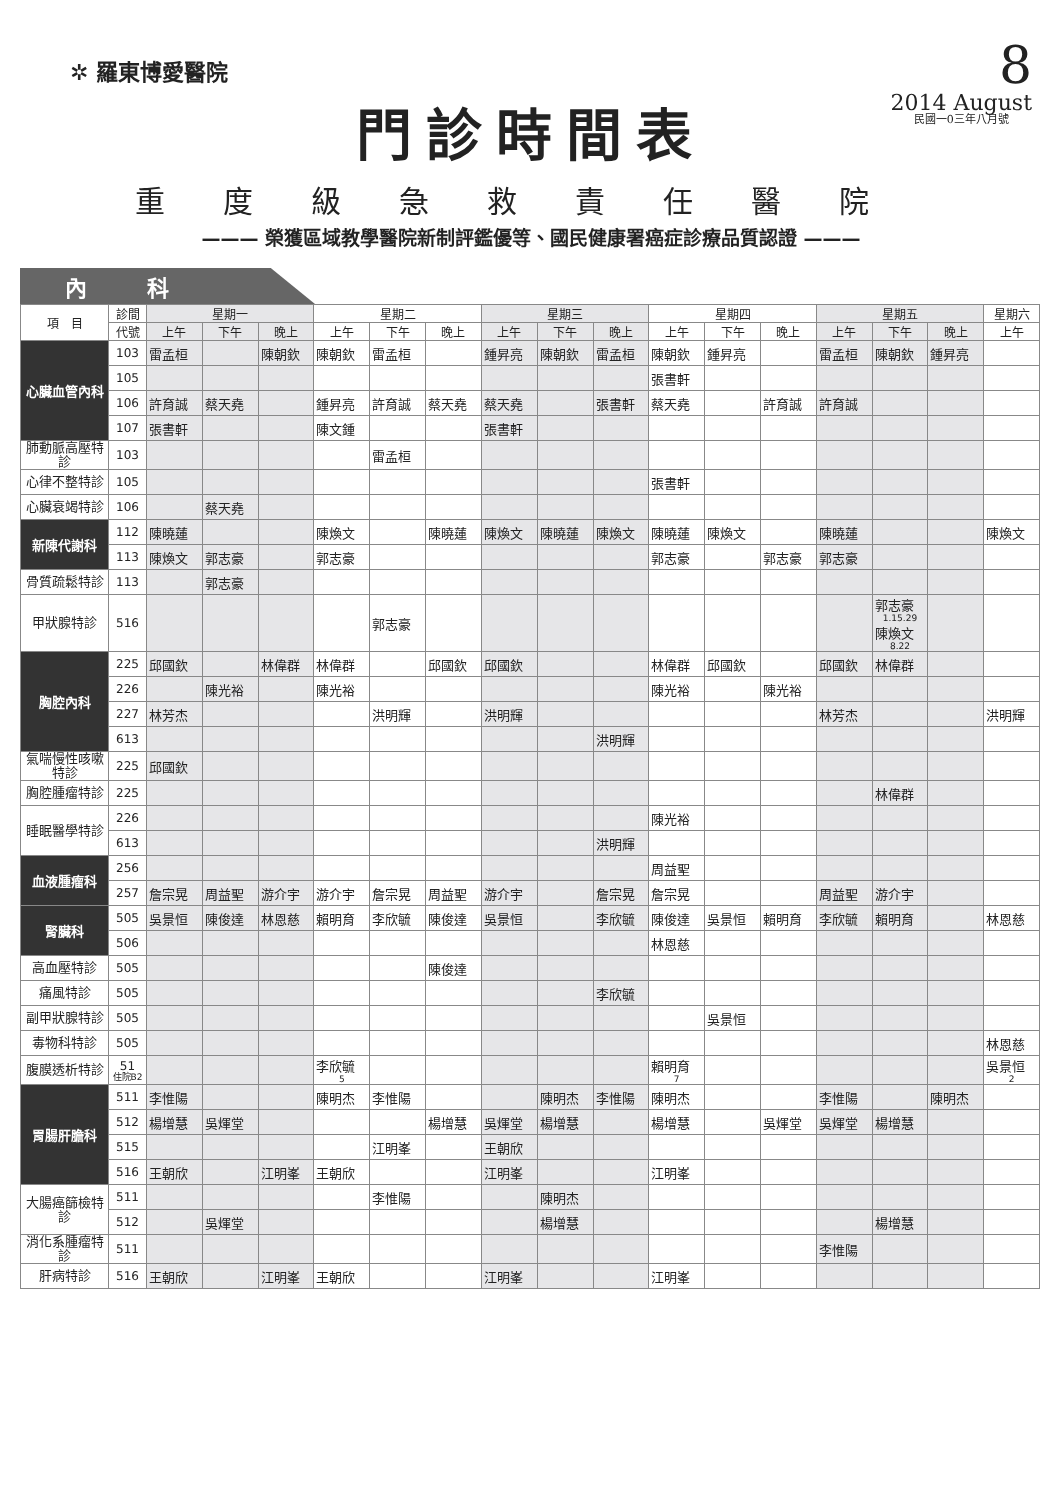✲ 羅東博愛醫院
8
2014 August
民國一0三年八月號
門診時間表
重度級急救責任醫院
——— 榮獲區域教學醫院新制評鑑優等、國民健康署癌症診療品質認證 ———
內科
| 項 目 | 診間 | 星期一 | | | 星期二 | | | 星期三 | | | 星期四 | | | 星期五 | | | 星期六 |
| --- | --- | --- | --- | --- | --- | --- | --- | --- | --- | --- | --- | --- | --- | --- | --- | --- | --- |
| | 代號 | 上午 | 下午 | 晚上 | 上午 | 下午 | 晚上 | 上午 | 下午 | 晚上 | 上午 | 下午 | 晚上 | 上午 | 下午 | 晚上 | 上午 |
| 心臟血管內科 | 103 | 雷孟桓 | | 陳朝欽 | 陳朝欽 | 雷孟桓 | | 鍾昇亮 | 陳朝欽 | 雷孟桓 | 陳朝欽 | 鍾昇亮 | | 雷孟桓 | 陳朝欽 | 鍾昇亮 | |
| | 105 | | | | | | | | | | 張書軒 | | | | | | |
| | 106 | 許育誠 | 蔡天堯 | | 鍾昇亮 | 許育誠 | 蔡天堯 | 蔡天堯 | | 張書軒 | 蔡天堯 | | 許育誠 | 許育誠 | | | |
| | 107 | 張書軒 | | | 陳文鍾 | | | 張書軒 | | | | | | | | | |
| 肺動脈高壓特診 | 103 | | | | | 雷孟桓 | | | | | | | | | | | |
| 心律不整特診 | 105 | | | | | | | | | | 張書軒 | | | | | | |
| 心臟衰竭特診 | 106 | | 蔡天堯 | | | | | | | | | | | | | | |
| 新陳代謝科 | 112 | 陳曉蓮 | | | 陳煥文 | | 陳曉蓮 | 陳煥文 | 陳曉蓮 | 陳煥文 | 陳曉蓮 | 陳煥文 | | 陳曉蓮 | | | 陳煥文 |
| | 113 | 陳煥文 | 郭志豪 | | 郭志豪 | | | | | | 郭志豪 | | 郭志豪 | 郭志豪 | | | |
| 骨質疏鬆特診 | 113 | | 郭志豪 | | | | | | | | | | | | | | |
| 甲狀腺特診 | 516 | | | | | 郭志豪 | | | | | | | | | 郭志豪 1.15.29 陳煥文 8.22 | | |
| 胸腔內科 | 225 | 邱國欽 | | 林偉群 | 林偉群 | | 邱國欽 | 邱國欽 | | | 林偉群 | 邱國欽 | | 邱國欽 | 林偉群 | | |
| | 226 | | 陳光裕 | | 陳光裕 | | | | | | 陳光裕 | | 陳光裕 | | | | |
| | 227 | 林芳杰 | | | | 洪明輝 | | 洪明輝 | | | | | | 林芳杰 | | | 洪明輝 |
| | 613 | | | | | | | | | 洪明輝 | | | | | | | |
| 氣喘慢性咳嗽特診 | 225 | 邱國欽 | | | | | | | | | | | | | | | |
| 胸腔腫瘤特診 | 225 | | | | | | | | | | | | | | 林偉群 | | |
| 睡眠醫學特診 | 226 | | | | | | | | | | 陳光裕 | | | | | | |
| | 613 | | | | | | | | | 洪明輝 | | | | | | | |
| 血液腫瘤科 | 256 | | | | | | | | | | 周益聖 | | | | | | |
| | 257 | 詹宗晃 | 周益聖 | 游介宇 | 游介宇 | 詹宗晃 | 周益聖 | 游介宇 | | 詹宗晃 | 詹宗晃 | | | 周益聖 | 游介宇 | | |
| 腎臟科 | 505 | 吳景恒 | 陳俊達 | 林恩慈 | 賴明育 | 李欣毓 | 陳俊達 | 吳景恒 | | 李欣毓 | 陳俊達 | 吳景恒 | 賴明育 | 李欣毓 | 賴明育 | | 林恩慈 |
| | 506 | | | | | | | | | | 林恩慈 | | | | | | |
| 高血壓特診 | 505 | | | | | | 陳俊達 | | | | | | | | | | |
| 痛風特診 | 505 | | | | | | | | | 李欣毓 | | | | | | | |
| 副甲狀腺特診 | 505 | | | | | | | | | | | 吳景恒 | | | | | |
| 毒物科特診 | 505 | | | | | | | | | | | | | | | | 林恩慈 |
| 腹膜透析特診 | 51 住院B2 | | | | 李欣毓 5 | | | | | | 賴明育 7 | | | | | | 吳景恒 2 |
| 胃腸肝膽科 | 511 | 李惟陽 | | | 陳明杰 | 李惟陽 | | | 陳明杰 | 李惟陽 | 陳明杰 | | | 李惟陽 | | 陳明杰 | |
| | 512 | 楊增慧 | 吳煇堂 | | | | 楊增慧 | 吳煇堂 | 楊增慧 | | 楊增慧 | | 吳煇堂 | 吳煇堂 | 楊增慧 | | |
| | 515 | | | | | 江明峯 | | 王朝欣 | | | | | | | | | |
| | 516 | 王朝欣 | | 江明峯 | 王朝欣 | | | 江明峯 | | | 江明峯 | | | | | | |
| 大腸癌篩檢特診 | 511 | | | | | 李惟陽 | | | 陳明杰 | | | | | | | | |
| | 512 | | 吳煇堂 | | | | | | 楊增慧 | | | | | | 楊增慧 | | |
| 消化系腫瘤特診 | 511 | | | | | | | | | | | | | 李惟陽 | | | |
| 肝病特診 | 516 | 王朝欣 | | 江明峯 | 王朝欣 | | | 江明峯 | | | 江明峯 | | | | | | |